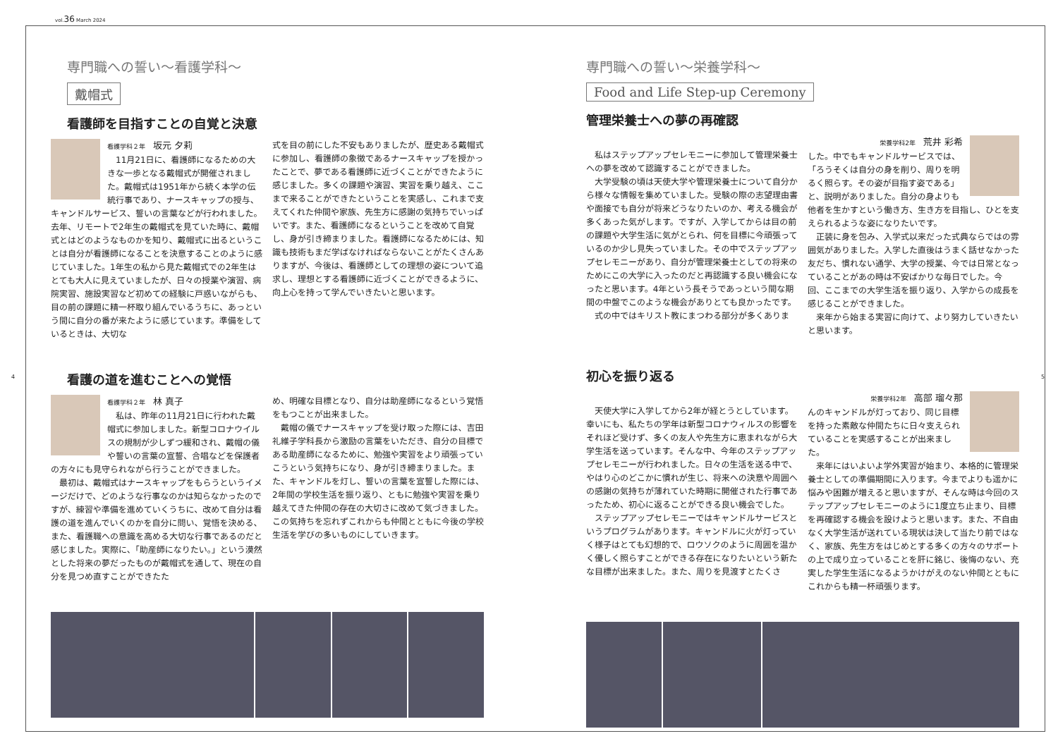vol.36 March 2024
4 5
専門職への誓い〜看護学科〜
戴帽式
看護師を目指すことの自覚と決意
看護学科２年 坂元 夕莉
　11月21日に、看護師になるための大きな一歩となる戴帽式が開催されました。戴帽式は1951年から続く本学の伝統行事であり、ナースキャップの授与、キャンドルサービス、誓いの言葉などが行われました。去年、リモートで2年生の戴帽式を見ていた時に、戴帽式とはどのようなものかを知り、戴帽式に出るということは自分が看護師になることを決意することのように感じていました。1年生の私から見た戴帽式での2年生はとても大人に見えていましたが、日々の授業や演習、病院実習、施設実習など初めての経験に戸惑いながらも、目の前の課題に精一杯取り組んでいるうちに、あっという間に自分の番が来たように感じています。準備をしているときは、大切な
式を目の前にした不安もありましたが、歴史ある戴帽式に参加し、看護師の象徴であるナースキャップを授かったことで、夢である看護師に近づくことができたように感じました。多くの課題や演習、実習を乗り越え、ここまで来ることができたということを実感し、これまで支えてくれた仲間や家族、先生方に感謝の気持ちでいっぱいです。また、看護師になるということを改めて自覚し、身が引き締まりました。看護師になるためには、知識も技術もまだ学ばなければならないことがたくさんありますが、今後は、看護師としての理想の姿について追求し、理想とする看護師に近づくことができるように、向上心を持って学んでいきたいと思います。
看護の道を進むことへの覚悟
看護学科２年 林 真子
　私は、昨年の11月21日に行われた戴帽式に参加しました。新型コロナウイルスの規制が少しずつ緩和され、戴帽の儀や誓いの言葉の宣誓、合唱などを保護者の方々にも見守られながら行うことができました。
　最初は、戴帽式はナースキャップをもらうというイメージだけで、どのような行事なのかは知らなかったのですが、練習や準備を進めていくうちに、改めて自分は看護の道を進んでいくのかを自分に問い、覚悟を決める、また、看護職への意識を高める大切な行事であるのだと感じました。実際に、「助産師になりたい。」という漠然とした将来の夢だったものが戴帽式を通して、現在の自分を見つめ直すことができたた
め、明確な目標となり、自分は助産師になるという覚悟をもつことが出来ました。
　戴帽の儀でナースキャップを受け取った際には、吉田礼維子学科長から激励の言葉をいただき、自分の目標である助産師になるために、勉強や実習をより頑張っていこうという気持ちになり、身が引き締まりました。また、キャンドルを灯し、誓いの言葉を宣誓した際には、2年間の学校生活を振り返り、ともに勉強や実習を乗り越えてきた仲間の存在の大切さに改めて気づきました。この気持ちを忘れずこれからも仲間とともに今後の学校生活を学びの多いものにしていきます。
専門職への誓い〜栄養学科〜
Food and Life Step-up Ceremony
管理栄養士への夢の再確認
　私はステップアップセレモニーに参加して管理栄養士への夢を改めて認識することができました。
　大学受験の頃は天使大学や管理栄養士について自分から様々な情報を集めていました。受験の際の志望理由書や面接でも自分が将来どうなりたいのか、考える機会が多くあった気がします。ですが、入学してからは目の前の課題や大学生活に気がとられ、何を目標に今頑張っているのか少し見失っていました。その中でステップアップセレモニーがあり、自分が管理栄養士としての将来のためにこの大学に入ったのだと再認識する良い機会になったと思います。4年という長そうであっという間な期間の中盤でこのような機会がありとても良かったです。
　式の中ではキリスト教にまつわる部分が多くありま
栄養学科2年 荒井 彩希
した。中でもキャンドルサービスでは、「ろうそくは自分の身を削り、周りを明るく照らす。その姿が目指す姿である」と、説明がありました。自分の身よりも他者を生かすという働き方、生き方を目指し、ひとを支えられるような姿になりたいです。
　正装に身を包み、入学式以来だった式典ならではの雰囲気がありました。入学した直後はうまく話せなかった友だち、慣れない通学、大学の授業、今では日常となっていることがあの時は不安ばかりな毎日でした。今回、ここまでの大学生活を振り返り、入学からの成長を感じることができました。
　来年から始まる実習に向けて、より努力していきたいと思います。
初心を振り返る
　天使大学に入学してから2年が経とうとしています。幸いにも、私たちの学年は新型コロナウィルスの影響をそれほど受けず、多くの友人や先生方に恵まれながら大学生活を送っています。そんな中、今年のステップアップセレモニーが行われました。日々の生活を送る中で、やはり心のどこかに慣れが生じ、将来への決意や周囲への感謝の気持ちが薄れていた時期に開催された行事であったため、初心に返ることができる良い機会でした。
　ステップアップセレモニーではキャンドルサービスというプログラムがあります。キャンドルに火が灯っていく様子はとても幻想的で、ロウソクのように周囲を温かく優しく照らすことができる存在になりたいという新たな目標が出来ました。また、周りを見渡すとたくさ
栄養学科2年 高部 瑠々那
んのキャンドルが灯っており、同じ目標を持った素敵な仲間たちに日々支えられていることを実感することが出来ました。
　来年にはいよいよ学外実習が始まり、本格的に管理栄養士としての準備期間に入ります。今までよりも遥かに悩みや困難が増えると思いますが、そんな時は今回のステップアップセレモニーのように1度立ち止まり、目標を再確認する機会を設けようと思います。また、不自由なく大学生活が送れている現状は決して当たり前ではなく、家族、先生方をはじめとする多くの方々のサポートの上で成り立っていることを肝に銘じ、後悔のない、充実した学生生活になるようかけがえのない仲間とともにこれからも精一杯頑張ります。